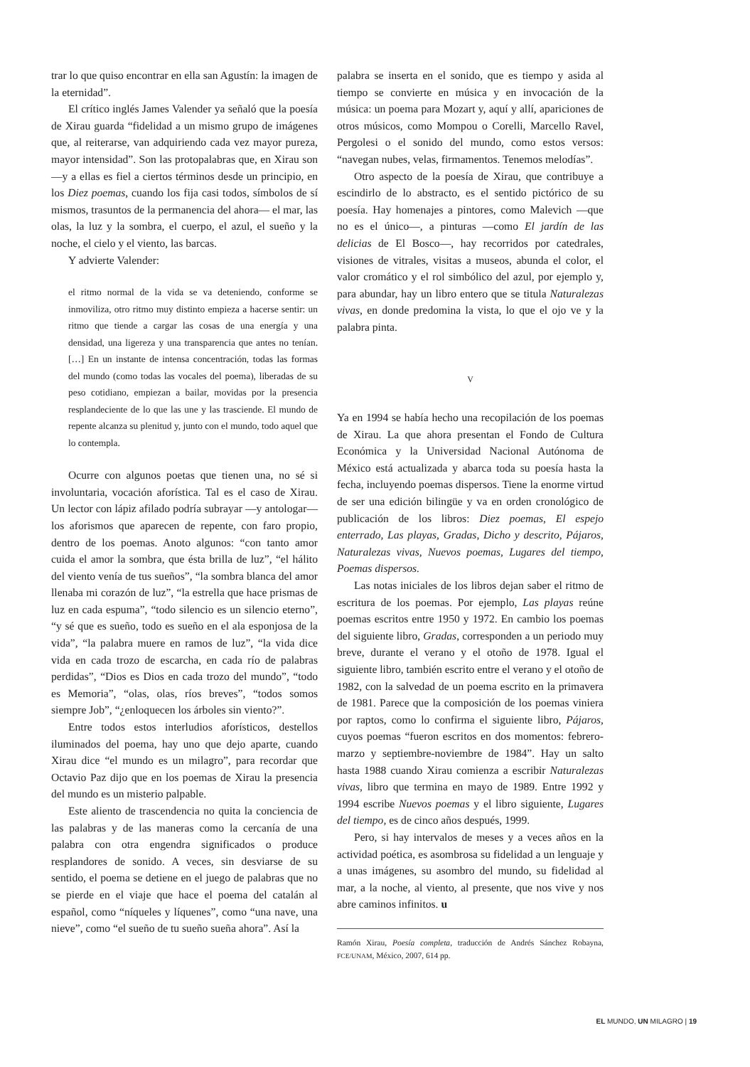trar lo que quiso encontrar en ella san Agustín: la imagen de la eternidad”.
El crítico inglés James Valender ya señaló que la poesía de Xirau guarda “fidelidad a un mismo grupo de imágenes que, al reiterarse, van adquiriendo cada vez mayor pureza, mayor intensidad”. Son las protopalabras que, en Xirau son —y a ellas es fiel a ciertos términos desde un principio, en los Diez poemas, cuando los fija casi todos, símbolos de sí mismos, trasuntos de la permanencia del ahora— el mar, las olas, la luz y la sombra, el cuerpo, el azul, el sueño y la noche, el cielo y el viento, las barcas.
Y advierte Valender:
el ritmo normal de la vida se va deteniendo, conforme se inmoviliza, otro ritmo muy distinto empieza a hacerse sentir: un ritmo que tiende a cargar las cosas de una energía y una densidad, una ligereza y una transparencia que antes no tenían. […] En un instante de intensa concentración, todas las formas del mundo (como todas las vocales del poema), liberadas de su peso cotidiano, empiezan a bailar, movidas por la presencia resplandeciente de lo que las une y las trasciende. El mundo de repente alcanza su plenitud y, junto con el mundo, todo aquel que lo contempla.
Ocurre con algunos poetas que tienen una, no sé si involuntaria, vocación aforística. Tal es el caso de Xirau. Un lector con lápiz afilado podría subrayar —y antologar— los aforismos que aparecen de repente, con faro propio, dentro de los poemas. Anoto algunos: “con tanto amor cuida el amor la sombra, que ésta brilla de luz”, “el hálito del viento venía de tus sueños”, “la sombra blanca del amor llenaba mi corazón de luz”, “la estrella que hace prismas de luz en cada espuma”, “todo silencio es un silencio eterno”, “y sé que es sueño, todo es sueño en el ala esponjosa de la vida”, “la palabra muere en ramos de luz”, “la vida dice vida en cada trozo de escarcha, en cada río de palabras perdidas”, “Dios es Dios en cada trozo del mundo”, “todo es Memoria”, “olas, olas, ríos breves”, “todos somos siempre Job”, “¿enloquecen los árboles sin viento?”.
Entre todos estos interludios aforísticos, destellos iluminados del poema, hay uno que dejo aparte, cuando Xirau dice “el mundo es un milagro”, para recordar que Octavio Paz dijo que en los poemas de Xirau la presencia del mundo es un misterio palpable.
Este aliento de trascendencia no quita la conciencia de las palabras y de las maneras como la cercanía de una palabra con otra engendra significados o produce resplandores de sonido. A veces, sin desviarse de su sentido, el poema se detiene en el juego de palabras que no se pierde en el viaje que hace el poema del catalán al español, como “níqueles y líquenes”, como “una nave, una nieve”, como “el sueño de tu sueño sueña ahora”. Así la
palabra se inserta en el sonido, que es tiempo y asida al tiempo se convierte en música y en invocación de la música: un poema para Mozart y, aquí y allí, apariciones de otros músicos, como Mompou o Corelli, Marcello Ravel, Pergolesi o el sonido del mundo, como estos versos: “navegan nubes, velas, firmamentos. Tenemos melodías”.
Otro aspecto de la poesía de Xirau, que contribuye a escindirlo de lo abstracto, es el sentido pictórico de su poesía. Hay homenajes a pintores, como Malevich —que no es el único—, a pinturas —como El jardín de las delicias de El Bosco—, hay recorridos por catedrales, visiones de vitrales, visitas a museos, abunda el color, el valor cromático y el rol simbólico del azul, por ejemplo y, para abundar, hay un libro entero que se titula Naturalezas vivas, en donde predomina la vista, lo que el ojo ve y la palabra pinta.
V
Ya en 1994 se había hecho una recopilación de los poemas de Xirau. La que ahora presentan el Fondo de Cultura Económica y la Universidad Nacional Autónoma de México está actualizada y abarca toda su poesía hasta la fecha, incluyendo poemas dispersos. Tiene la enorme virtud de ser una edición bilingüe y va en orden cronológico de publicación de los libros: Diez poemas, El espejo enterrado, Las playas, Gradas, Dicho y descrito, Pájaros, Naturalezas vivas, Nuevos poemas, Lugares del tiempo, Poemas dispersos.
Las notas iniciales de los libros dejan saber el ritmo de escritura de los poemas. Por ejemplo, Las playas reúne poemas escritos entre 1950 y 1972. En cambio los poemas del siguiente libro, Gradas, corresponden a un periodo muy breve, durante el verano y el otoño de 1978. Igual el siguiente libro, también escrito entre el verano y el otoño de 1982, con la salvedad de un poema escrito en la primavera de 1981. Parece que la composición de los poemas viniera por raptos, como lo confirma el siguiente libro, Pájaros, cuyos poemas “fueron escritos en dos momentos: febrero-marzo y septiembre-noviembre de 1984”. Hay un salto hasta 1988 cuando Xirau comienza a escribir Naturalezas vivas, libro que termina en mayo de 1989. Entre 1992 y 1994 escribe Nuevos poemas y el libro siguiente, Lugares del tiempo, es de cinco años después, 1999.
Pero, si hay intervalos de meses y a veces años en la actividad poética, es asombrosa su fidelidad a un lenguaje y a unas imágenes, su asombro del mundo, su fidelidad al mar, a la noche, al viento, al presente, que nos vive y nos abre caminos infinitos. u
Ramón Xirau, Poesía completa, traducción de Andrés Sánchez Robayna, FCE/UNAM, México, 2007, 614 pp.
EL MUNDO, UN MILAGRO | 19